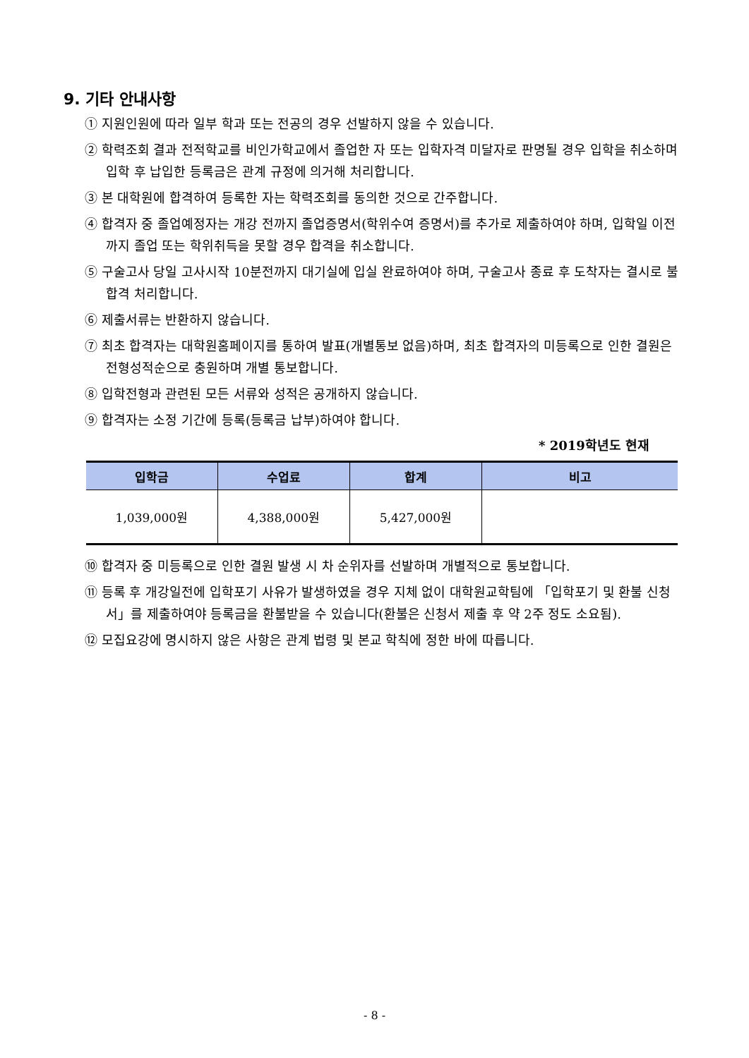9. 기타 안내사항
① 지원인원에 따라 일부 학과 또는 전공의 경우 선발하지 않을 수 있습니다.
② 학력조회 결과 전적학교를 비인가학교에서 졸업한 자 또는 입학자격 미달자로 판명될 경우 입학을 취소하며 입학 후 납입한 등록금은 관계 규정에 의거해 처리합니다.
③ 본 대학원에 합격하여 등록한 자는 학력조회를 동의한 것으로 간주합니다.
④ 합격자 중 졸업예정자는 개강 전까지 졸업증명서(학위수여 증명서)를 추가로 제출하여야 하며, 입학일 이전까지 졸업 또는 학위취득을 못할 경우 합격을 취소합니다.
⑤ 구술고사 당일 고사시작 10분전까지 대기실에 입실 완료하여야 하며, 구술고사 종료 후 도착자는 결시로 불합격 처리합니다.
⑥ 제출서류는 반환하지 않습니다.
⑦ 최초 합격자는 대학원홈페이지를 통하여 발표(개별통보 없음)하며, 최초 합격자의 미등록으로 인한 결원은 전형성적순으로 충원하며 개별 통보합니다.
⑧ 입학전형과 관련된 모든 서류와 성적은 공개하지 않습니다.
⑨ 합격자는 소정 기간에 등록(등록금 납부)하여야 합니다.
* 2019학년도 현재
| 입학금 | 수업료 | 합계 | 비고 |
| --- | --- | --- | --- |
| 1,039,000원 | 4,388,000원 | 5,427,000원 | |
⑩ 합격자 중 미등록으로 인한 결원 발생 시 차 순위자를 선발하며 개별적으로 통보합니다.
⑪ 등록 후 개강일전에 입학포기 사유가 발생하였을 경우 지체 없이 대학원교학팀에 「입학포기 및 환불 신청서」를 제출하여야 등록금을 환불받을 수 있습니다(환불은 신청서 제출 후 약 2주 정도 소요됨).
⑫ 모집요강에 명시하지 않은 사항은 관계 법령 및 본교 학칙에 정한 바에 따릅니다.
- 8 -